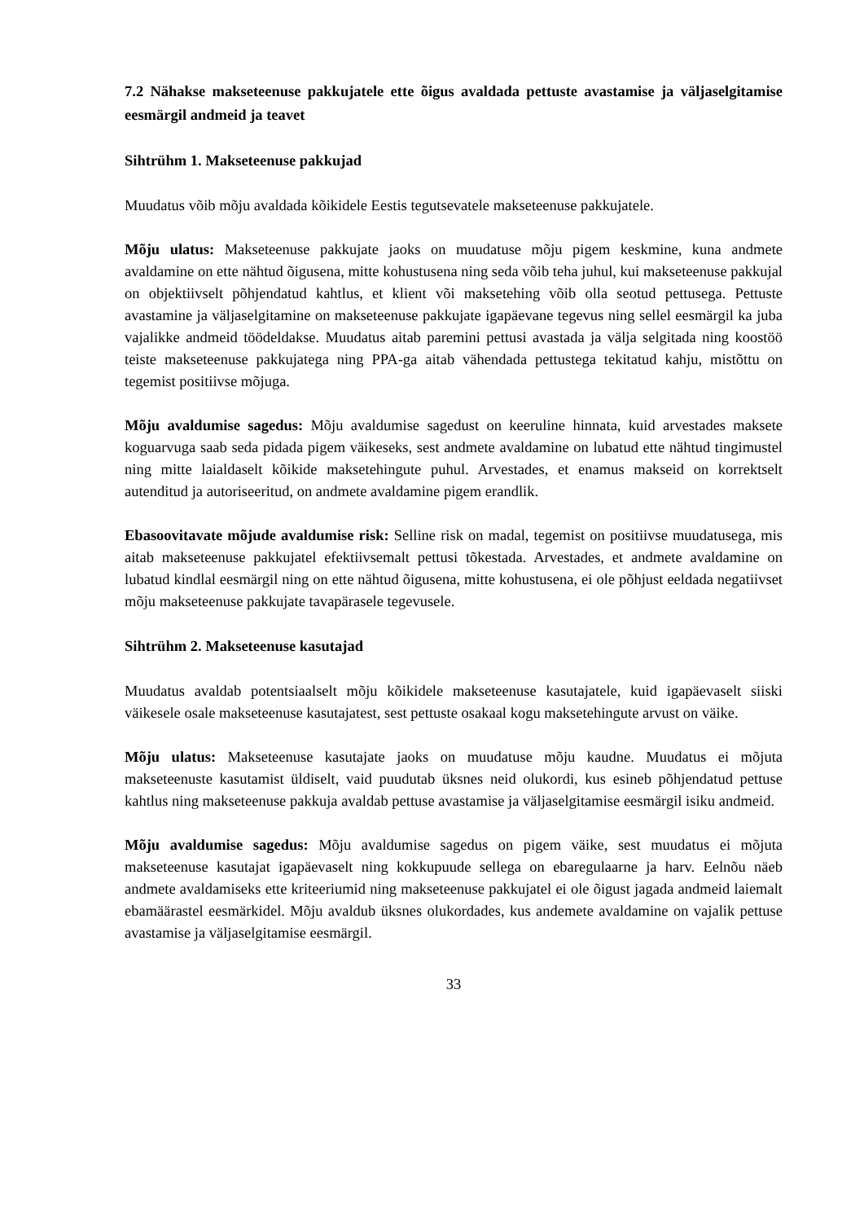7.2 Nähakse makseteenuse pakkujatele ette õigus avaldada pettuste avastamise ja väljaselgitamise eesmärgil andmeid ja teavet
Sihtrühm 1. Makseteenuse pakkujad
Muudatus võib mõju avaldada kõikidele Eestis tegutsevatele makseteenuse pakkujatele.
Mõju ulatus: Makseteenuse pakkujate jaoks on muudatuse mõju pigem keskmine, kuna andmete avaldamine on ette nähtud õigusena, mitte kohustusena ning seda võib teha juhul, kui makseteenuse pakkujal on objektiivselt põhjendatud kahtlus, et klient või maksetehing võib olla seotud pettusega. Pettuste avastamine ja väljaselgitamine on makseteenuse pakkujate igapäevane tegevus ning sellel eesmärgil ka juba vajalikke andmeid töödeldakse. Muudatus aitab paremini pettusi avastada ja välja selgitada ning koostöö teiste makseteenuse pakkujatega ning PPA-ga aitab vähendada pettustega tekitatud kahju, mistõttu on tegemist positiivse mõjuga.
Mõju avaldumise sagedus: Mõju avaldumise sagedust on keeruline hinnata, kuid arvestades maksete koguarvuga saab seda pidada pigem väikeseks, sest andmete avaldamine on lubatud ette nähtud tingimustel ning mitte laialdaselt kõikide maksetehingute puhul. Arvestades, et enamus makseid on korrektselt autenditud ja autoriseeritud, on andmete avaldamine pigem erandlik.
Ebasoovitavate mõjude avaldumise risk: Selline risk on madal, tegemist on positiivse muudatusega, mis aitab makseteenuse pakkujatel efektiivsemalt pettusi tõkestada. Arvestades, et andmete avaldamine on lubatud kindlal eesmärgil ning on ette nähtud õigusena, mitte kohustusena, ei ole põhjust eeldada negatiivset mõju makseteenuse pakkujate tavapärasele tegevusele.
Sihtrühm 2. Makseteenuse kasutajad
Muudatus avaldab potentsiaalselt mõju kõikidele makseteenuse kasutajatele, kuid igapäevaselt siiski väikesele osale makseteenuse kasutajatest, sest pettuste osakaal kogu maksetehingute arvust on väike.
Mõju ulatus: Makseteenuse kasutajate jaoks on muudatuse mõju kaudne. Muudatus ei mõjuta makseteenuste kasutamist üldiselt, vaid puudutab üksnes neid olukordi, kus esineb põhjendatud pettuse kahtlus ning makseteenuse pakkuja avaldab pettuse avastamise ja väljaselgitamise eesmärgil isiku andmeid.
Mõju avaldumise sagedus: Mõju avaldumise sagedus on pigem väike, sest muudatus ei mõjuta makseteenuse kasutajat igapäevaselt ning kokkupuude sellega on ebaregulaarne ja harv. Eelnõu näeb andmete avaldamiseks ette kriteeriumid ning makseteenuse pakkujatel ei ole õigust jagada andmeid laiemalt ebamäärastel eesmärkidel. Mõju avaldub üksnes olukordades, kus andemete avaldamine on vajalik pettuse avastamise ja väljaselgitamise eesmärgil.
33